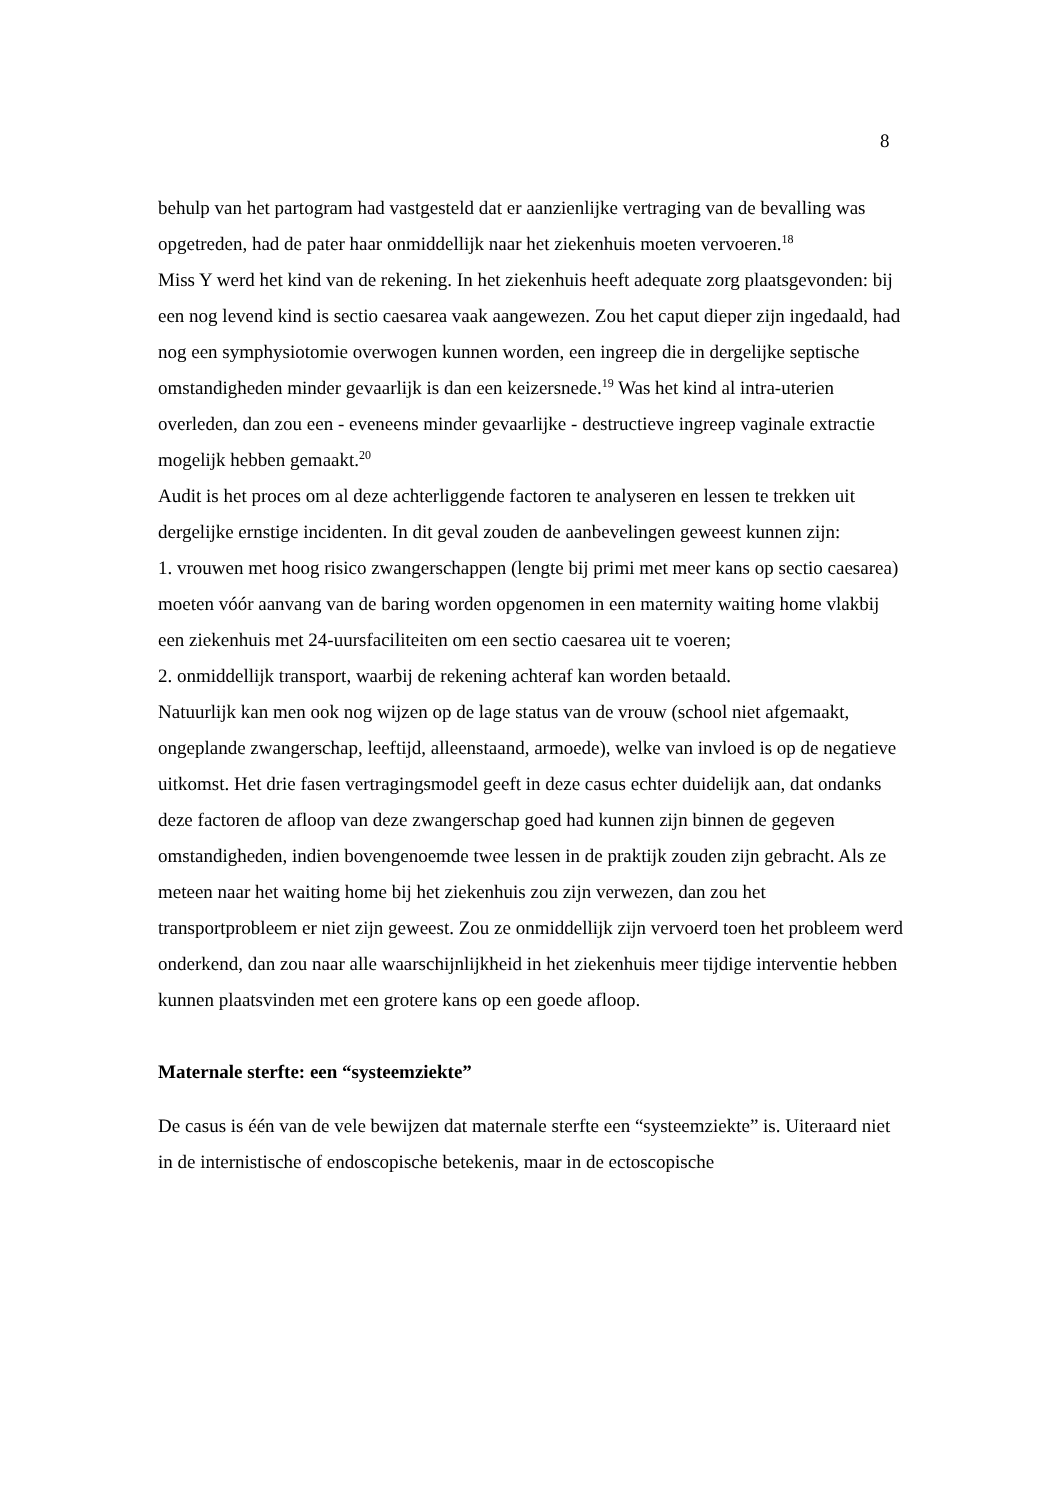8
behulp van het partogram had vastgesteld dat er aanzienlijke vertraging van de bevalling was opgetreden, had de pater haar onmiddellijk naar het ziekenhuis moeten vervoeren.<sup>18</sup>
Miss Y werd het kind van de rekening. In het ziekenhuis heeft adequate zorg plaatsgevonden: bij een nog levend kind is sectio caesarea vaak aangewezen. Zou het caput dieper zijn ingedaald, had nog een symphysiotomie overwogen kunnen worden, een ingreep die in dergelijke septische omstandigheden minder gevaarlijk is dan een keizersnede.<sup>19</sup> Was het kind al intra-uterien overleden, dan zou een - eveneens minder gevaarlijke - destructieve ingreep vaginale extractie mogelijk hebben gemaakt.<sup>20</sup>
Audit is het proces om al deze achterliggende factoren te analyseren en lessen te trekken uit dergelijke ernstige incidenten. In dit geval zouden de aanbevelingen geweest kunnen zijn:
1. vrouwen met hoog risico zwangerschappen (lengte bij primi met meer kans op sectio caesarea) moeten vóór aanvang van de baring worden opgenomen in een maternity waiting home vlakbij een ziekenhuis met 24-uursfaciliteiten om een sectio caesarea uit te voeren;
2. onmiddellijk transport, waarbij de rekening achteraf kan worden betaald.
Natuurlijk kan men ook nog wijzen op de lage status van de vrouw (school niet afgemaakt, ongeplande zwangerschap, leeftijd, alleenstaand, armoede), welke van invloed is op de negatieve uitkomst. Het drie fasen vertragingsmodel geeft in deze casus echter duidelijk aan, dat ondanks deze factoren de afloop van deze zwangerschap goed had kunnen zijn binnen de gegeven omstandigheden, indien bovengenoemde twee lessen in de praktijk zouden zijn gebracht. Als ze meteen naar het waiting home bij het ziekenhuis zou zijn verwezen, dan zou het transportprobleem er niet zijn geweest. Zou ze onmiddellijk zijn vervoerd toen het probleem werd onderkend, dan zou naar alle waarschijnlijkheid in het ziekenhuis meer tijdige interventie hebben kunnen plaatsvinden met een grotere kans op een goede afloop.
Maternale sterfte: een “systeemziekte”
De casus is één van de vele bewijzen dat maternale sterfte een “systeemziekte” is. Uiteraard niet in de internistische of endoscopische betekenis, maar in de ectoscopische